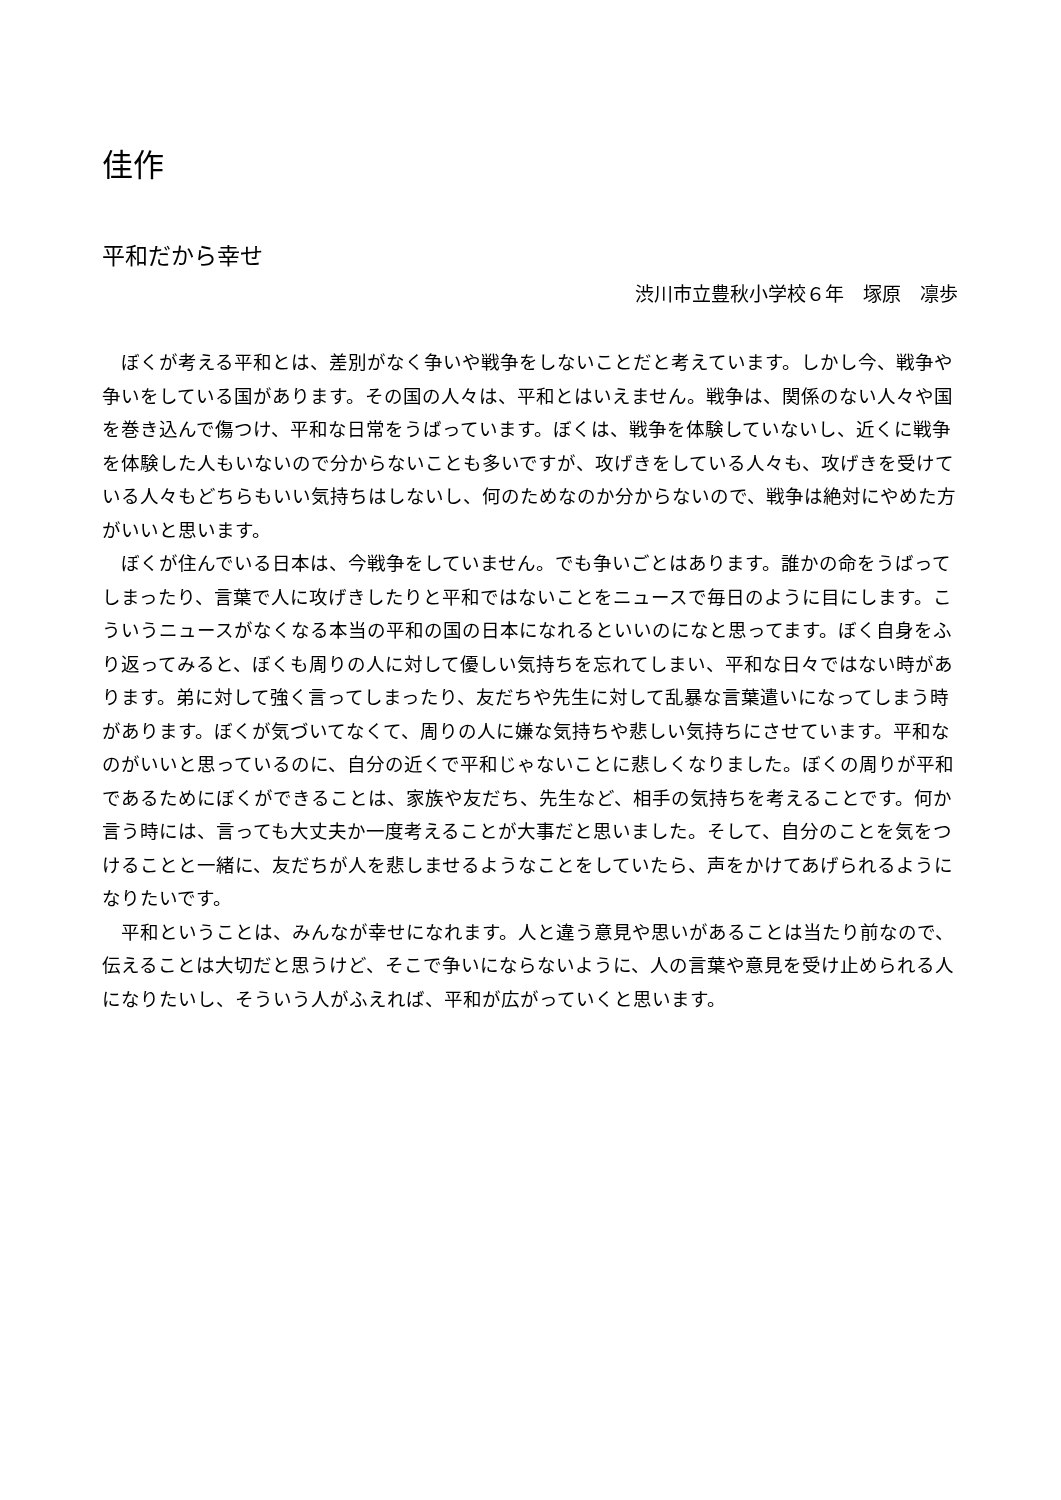佳作
平和だから幸せ
渋川市立豊秋小学校６年　塚原　凛歩
ぼくが考える平和とは、差別がなく争いや戦争をしないことだと考えています。しかし今、戦争や争いをしている国があります。その国の人々は、平和とはいえません。戦争は、関係のない人々や国を巻き込んで傷つけ、平和な日常をうばっています。ぼくは、戦争を体験していないし、近くに戦争を体験した人もいないので分からないことも多いですが、攻げきをしている人々も、攻げきを受けている人々もどちらもいい気持ちはしないし、何のためなのか分からないので、戦争は絶対にやめた方がいいと思います。
ぼくが住んでいる日本は、今戦争をしていません。でも争いごとはあります。誰かの命をうばってしまったり、言葉で人に攻げきしたりと平和ではないことをニュースで毎日のように目にします。こういうニュースがなくなる本当の平和の国の日本になれるといいのになと思ってます。ぼく自身をふり返ってみると、ぼくも周りの人に対して優しい気持ちを忘れてしまい、平和な日々ではない時があります。弟に対して強く言ってしまったり、友だちや先生に対して乱暴な言葉遣いになってしまう時があります。ぼくが気づいてなくて、周りの人に嫌な気持ちや悲しい気持ちにさせています。平和なのがいいと思っているのに、自分の近くで平和じゃないことに悲しくなりました。ぼくの周りが平和であるためにぼくができることは、家族や友だち、先生など、相手の気持ちを考えることです。何か言う時には、言っても大丈夫か一度考えることが大事だと思いました。そして、自分のことを気をつけることと一緒に、友だちが人を悲しませるようなことをしていたら、声をかけてあげられるようになりたいです。
平和ということは、みんなが幸せになれます。人と違う意見や思いがあることは当たり前なので、伝えることは大切だと思うけど、そこで争いにならないように、人の言葉や意見を受け止められる人になりたいし、そういう人がふえれば、平和が広がっていくと思います。